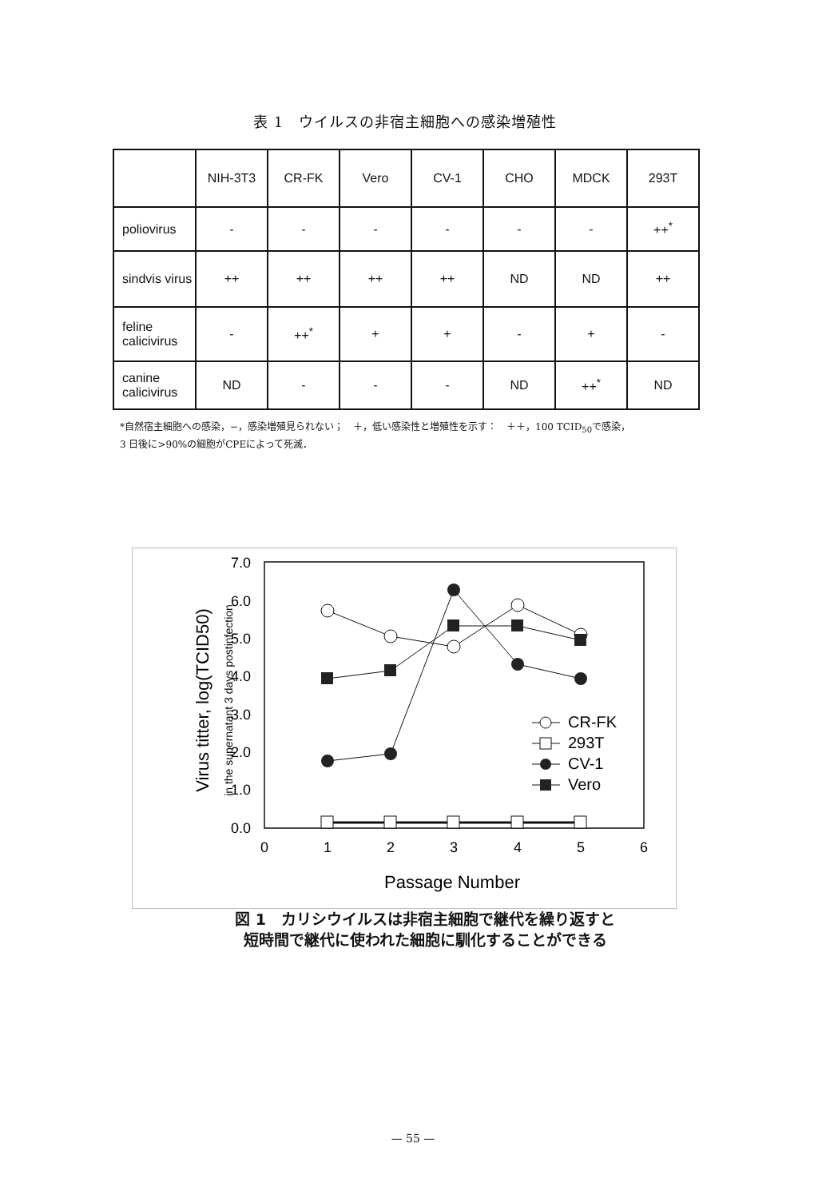表 1　ウイルスの非宿主細胞への感染増殖性
| | NIH-3T3 | CR-FK | Vero | CV-1 | CHO | MDCK | 293T |
| --- | --- | --- | --- | --- | --- | --- | --- |
| poliovirus | - | - | - | - | - | - | ++<sup>*</sup> |
| sindvis virus | ++ | ++ | ++ | ++ | ND | ND | ++ |
| feline calicivirus | - | ++<sup>*</sup> | + | + | - | + | - |
| canine calicivirus | ND | - | - | - | ND | ++<sup>*</sup> | ND |
*自然宿主細胞への感染，−，感染増殖見られない；　＋，低い感染性と増殖性を示す：　＋＋，100 TCID<sub>50</sub>で感染，
3 日後に>90%の細胞がCPEによって死滅．
7.0
6.0
5.0
4.0
3.0
2.0
1.0
0.0
0
1
2
3
4
5
6
Passage Number
Virus titter, log(TCID50)
in the supernatant 3 days postinfection
CR-FK
293T
CV-1
Vero
図 1　カリシウイルスは非宿主細胞で継代を繰り返すと
短時間で継代に使われた細胞に馴化することができる
— 55 —